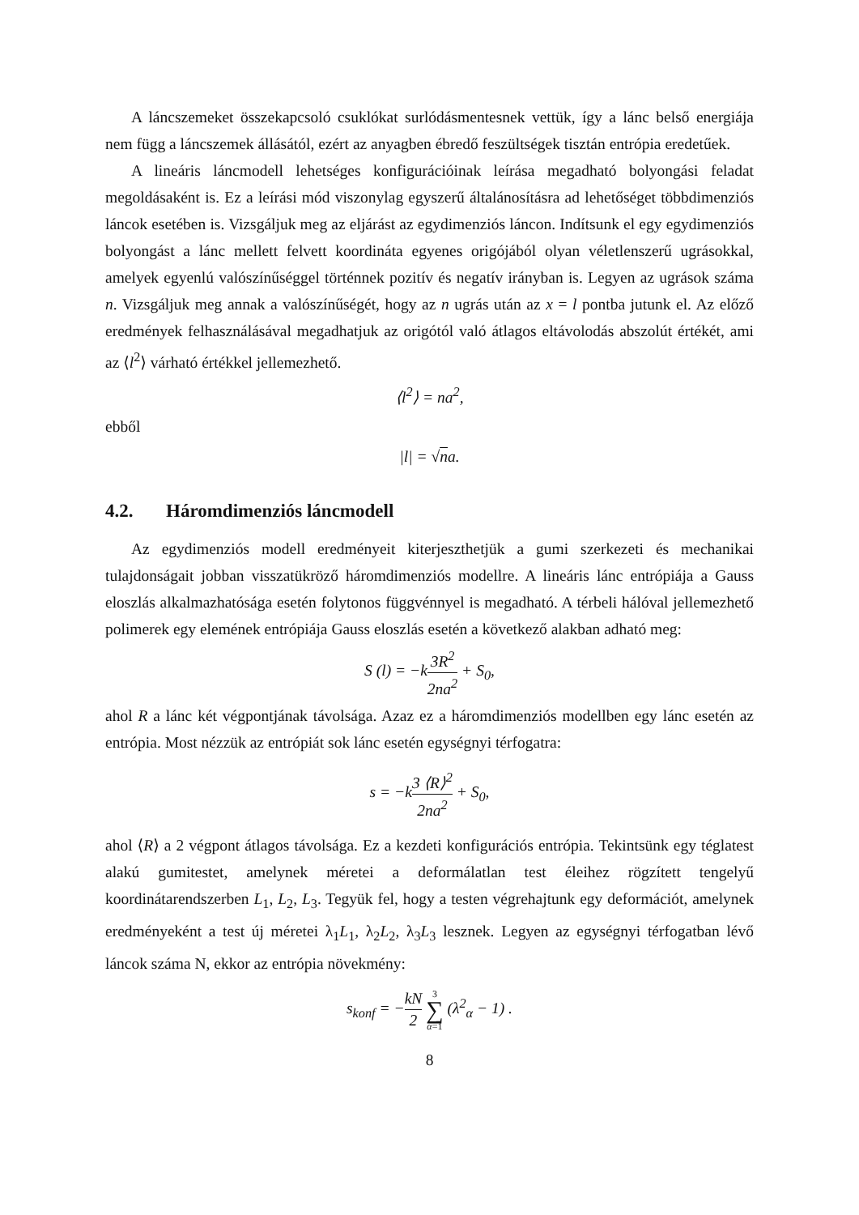A láncszemeket összekapcsoló csuklókat surlódásmentesnek vettük, így a lánc belső energiája nem függ a láncszemek állásától, ezért az anyagben ébredő feszültségek tisztán entrópia eredetűek.
A lineáris láncmodell lehetséges konfigurációinak leírása megadható bolyongási feladat megoldásaként is. Ez a leírási mód viszonylag egyszerű általánosításra ad lehetőséget többdimenziós láncok esetében is. Vizsgáljuk meg az eljárást az egydimenziós láncon. Indítsunk el egy egydimenziós bolyongást a lánc mellett felvett koordináta egyenes origójából olyan véletlenszerű ugrásokkal, amelyek egyenlú valószínűséggel történnek pozitív és negatív irányban is. Legyen az ugrások száma n. Vizsgáljuk meg annak a valószínűségét, hogy az n ugrás után az x = l pontba jutunk el. Az előző eredmények felhasználásával megadhatjuk az origótól való átlagos eltávolodás abszolút értékét, ami az ⟨l<sup>2</sup>⟩ várható értékkel jellemezhető.
⟨l<sup>2</sup>⟩ = na<sup>2</sup>,
ebből
|l| = √na.
4.2. Háromdimenziós láncmodell
Az egydimenziós modell eredményeit kiterjeszthetjük a gumi szerkezeti és mechanikai tulajdonságait jobban visszatükröző háromdimenziós modellre. A lineáris lánc entrópiája a Gauss eloszlás alkalmazhatósága esetén folytonos függvénnyel is megadható. A térbeli hálóval jellemezhető polimerek egy elemének entrópiája Gauss eloszlás esetén a következő alakban adható meg:
S (l) = −k3R<sup>2</sup> 2na<sup>2</sup> + S<sub>0</sub>,
ahol R a lánc két végpontjának távolsága. Azaz ez a háromdimenziós modellben egy lánc esetén az entrópia. Most nézzük az entrópiát sok lánc esetén egységnyi térfogatra:
s = −k3 ⟨R⟩<sup>2</sup> 2na<sup>2</sup> + S<sub>0</sub>,
ahol ⟨R⟩ a 2 végpont átlagos távolsága. Ez a kezdeti konfigurációs entrópia. Tekintsünk egy téglatest alakú gumitestet, amelynek méretei a deformálatlan test éleihez rögzített tengelyű koordinátarendszerben L<sub>1</sub>, L<sub>2</sub>, L<sub>3</sub>. Tegyük fel, hogy a testen végrehajtunk egy deformációt, amelynek eredményeként a test új méretei λ<sub>1</sub>L<sub>1</sub>, λ<sub>2</sub>L<sub>2</sub>, λ<sub>3</sub>L<sub>3</sub> lesznek. Legyen az egységnyi térfogatban lévő láncok száma N, ekkor az entrópia növekmény:
s<sub>konf</sub> = −kN 2 3 ∑ α=1 (λ<sup>2</sup><sub>α</sub> − 1) .
8